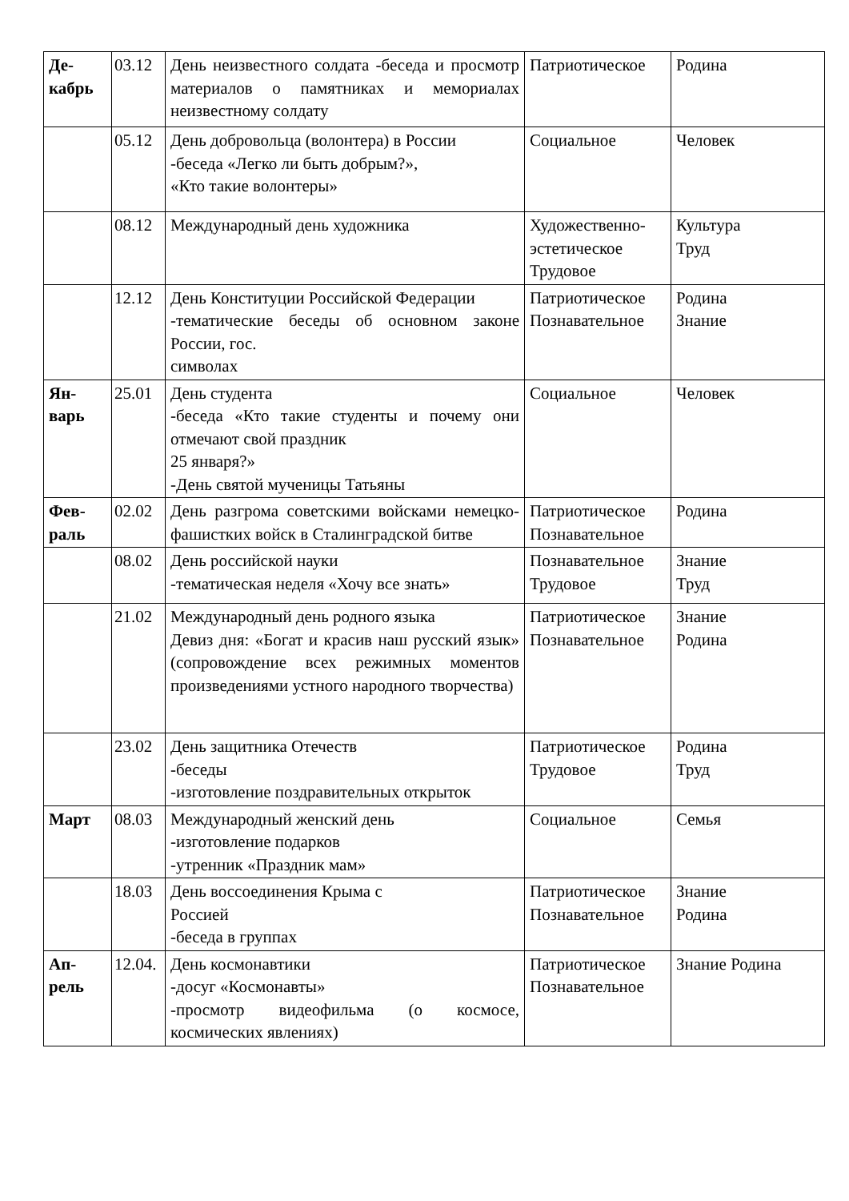| Де- кабрь | 03.12 | День неизвестного солдата -беседа и просмотр материалов о памятниках и мемориалах неизвестному солдату | Патриотическое | Родина |
| | 05.12 | День добровольца (волонтера) в России -беседа «Легко ли быть добрым?», «Кто такие волонтеры» | Социальное | Человек |
| | 08.12 | Международный день художника | Художественно-эстетическое Трудовое | Культура Труд |
| | 12.12 | День Конституции Российской Федерации -тематические беседы об основном законе России, гос. символах | Патриотическое Познавательное | Родина Знание |
| Ян- варь | 25.01 | День студента -беседа «Кто такие студенты и почему они отмечают свой праздник 25 января?» -День святой мученицы Татьяны | Социальное | Человек |
| Фев- раль | 02.02 | День разгрома советскими войсками немецко-фашистких войск в Сталинградской битве | Патриотическое Познавательное | Родина |
| | 08.02 | День российской науки -тематическая неделя «Хочу все знать» | Познавательное Трудовое | Знание Труд |
| | 21.02 | Международный день родного языка Девиз дня: «Богат и красив наш русский язык» (сопровождение всех режимных моментов произведениями устного народного творчества) | Патриотическое Познавательное | Знание Родина |
| | 23.02 | День защитника Отечеств -беседы -изготовление поздравительных открыток | Патриотическое Трудовое | Родина Труд |
| Март | 08.03 | Международный женский день -изготовление подарков -утренник «Праздник мам» | Социальное | Семья |
| | 18.03 | День воссоединения Крыма с Россией -беседа в группах | Патриотическое Познавательное | Знание Родина |
| Ап- рель | 12.04. | День космонавтики -досуг «Космонавты» -просмотр видеофильма (о космосе, космических явлениях) | Патриотическое Познавательное | Знание Родина |